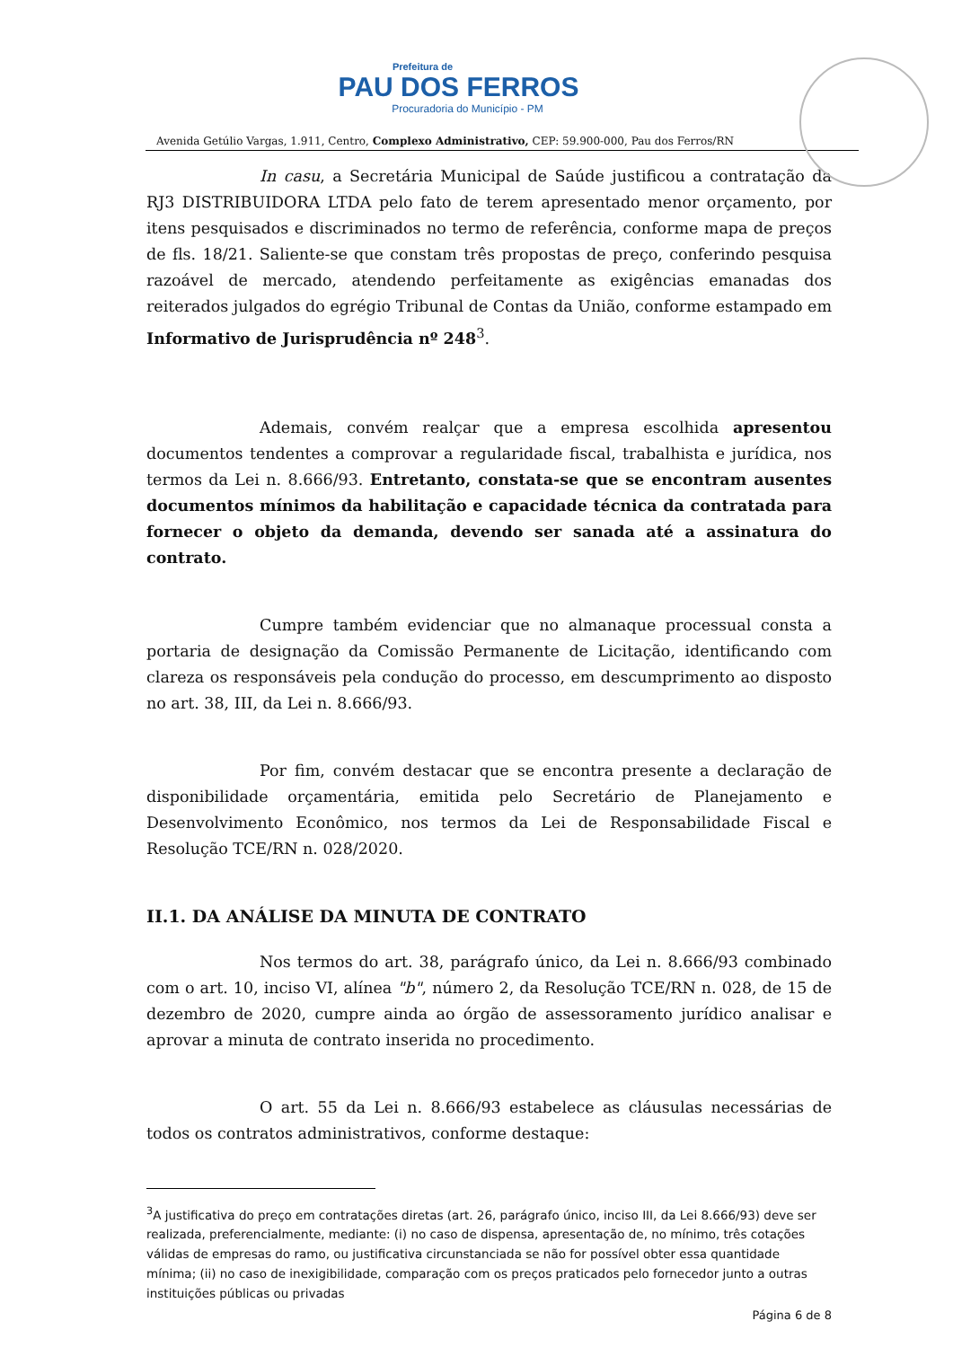Prefeitura de
PAU DOS FERROS
Procuradoria do Município - PM
Avenida Getúlio Vargas, 1.911, Centro, Complexo Administrativo, CEP: 59.900-000, Pau dos Ferros/RN
In casu, a Secretária Municipal de Saúde justificou a contratação da RJ3 DISTRIBUIDORA LTDA pelo fato de terem apresentado menor orçamento, por itens pesquisados e discriminados no termo de referência, conforme mapa de preços de fls. 18/21. Saliente-se que constam três propostas de preço, conferindo pesquisa razoável de mercado, atendendo perfeitamente as exigências emanadas dos reiterados julgados do egrégio Tribunal de Contas da União, conforme estampado em Informativo de Jurisprudência nº 248<sup>3</sup>.
Ademais, convém realçar que a empresa escolhida apresentou documentos tendentes a comprovar a regularidade fiscal, trabalhista e jurídica, nos termos da Lei n. 8.666/93. Entretanto, constata-se que se encontram ausentes documentos mínimos da habilitação e capacidade técnica da contratada para fornecer o objeto da demanda, devendo ser sanada até a assinatura do contrato.
Cumpre também evidenciar que no almanaque processual consta a portaria de designação da Comissão Permanente de Licitação, identificando com clareza os responsáveis pela condução do processo, em descumprimento ao disposto no art. 38, III, da Lei n. 8.666/93.
Por fim, convém destacar que se encontra presente a declaração de disponibilidade orçamentária, emitida pelo Secretário de Planejamento e Desenvolvimento Econômico, nos termos da Lei de Responsabilidade Fiscal e Resolução TCE/RN n. 028/2020.
II.1. DA ANÁLISE DA MINUTA DE CONTRATO
Nos termos do art. 38, parágrafo único, da Lei n. 8.666/93 combinado com o art. 10, inciso VI, alínea "b", número 2, da Resolução TCE/RN n. 028, de 15 de dezembro de 2020, cumpre ainda ao órgão de assessoramento jurídico analisar e aprovar a minuta de contrato inserida no procedimento.
O art. 55 da Lei n. 8.666/93 estabelece as cláusulas necessárias de todos os contratos administrativos, conforme destaque:
<sup>3</sup> A justificativa do preço em contratações diretas (art. 26, parágrafo único, inciso III, da Lei 8.666/93) deve ser realizada, preferencialmente, mediante: (i) no caso de dispensa, apresentação de, no mínimo, três cotações válidas de empresas do ramo, ou justificativa circunstanciada se não for possível obter essa quantidade mínima; (ii) no caso de inexigibilidade, comparação com os preços praticados pelo fornecedor junto a outras instituições públicas ou privadas
Página 6 de 8